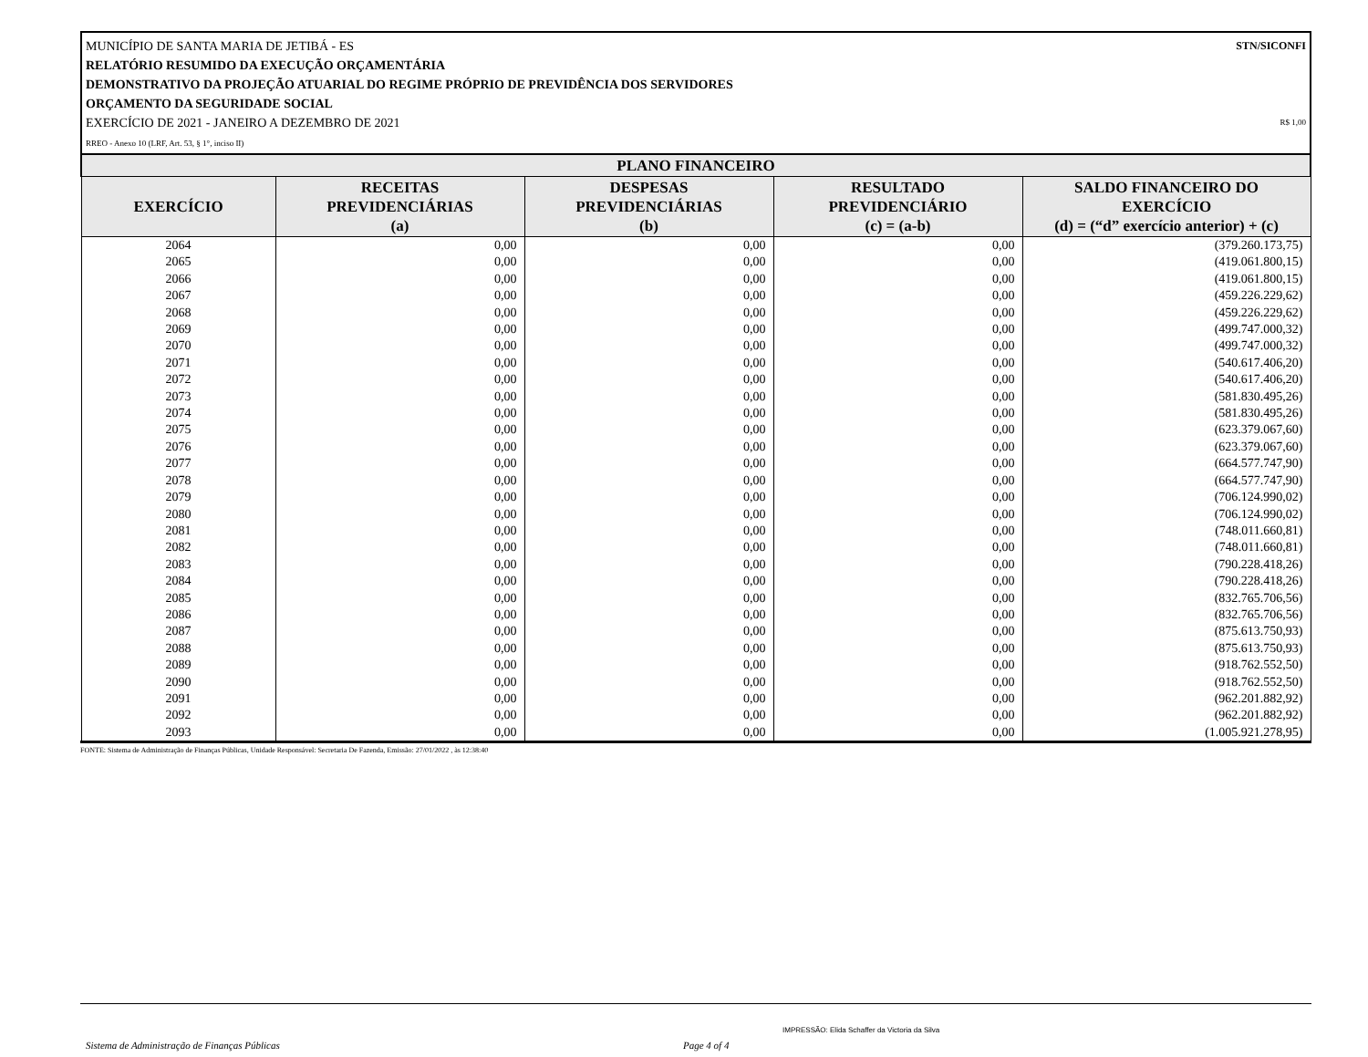STN/SICONFI MUNICÍPIO DE SANTA MARIA DE JETIBÁ - ES
RELATÓRIO RESUMIDO DA EXECUÇÃO ORÇAMENTÁRIA
DEMONSTRATIVO DA PROJEÇÃO ATUARIAL DO REGIME PRÓPRIO DE PREVIDÊNCIA DOS SERVIDORES
ORÇAMENTO DA SEGURIDADE SOCIAL
EXERCÍCIO DE 2021 - JANEIRO A DEZEMBRO DE 2021 R$ 1,00
RREO - Anexo 10 (LRF, Art. 53, § 1°, inciso II)
| PLANO FINANCEIRO | | | | |
| --- | --- | --- | --- | --- |
| EXERCÍCIO | RECEITAS PREVIDENCIÁRIAS (a) | DESPESAS PREVIDENCIÁRIAS (b) | RESULTADO PREVIDENCIÁRIO (c) = (a-b) | SALDO FINANCEIRO DO EXERCÍCIO (d) = (“d” exercício anterior) + (c) |
| 2064 | 0,00 | 0,00 | 0,00 | (379.260.173,75) |
| 2065 | 0,00 | 0,00 | 0,00 | (419.061.800,15) |
| 2066 | 0,00 | 0,00 | 0,00 | (419.061.800,15) |
| 2067 | 0,00 | 0,00 | 0,00 | (459.226.229,62) |
| 2068 | 0,00 | 0,00 | 0,00 | (459.226.229,62) |
| 2069 | 0,00 | 0,00 | 0,00 | (499.747.000,32) |
| 2070 | 0,00 | 0,00 | 0,00 | (499.747.000,32) |
| 2071 | 0,00 | 0,00 | 0,00 | (540.617.406,20) |
| 2072 | 0,00 | 0,00 | 0,00 | (540.617.406,20) |
| 2073 | 0,00 | 0,00 | 0,00 | (581.830.495,26) |
| 2074 | 0,00 | 0,00 | 0,00 | (581.830.495,26) |
| 2075 | 0,00 | 0,00 | 0,00 | (623.379.067,60) |
| 2076 | 0,00 | 0,00 | 0,00 | (623.379.067,60) |
| 2077 | 0,00 | 0,00 | 0,00 | (664.577.747,90) |
| 2078 | 0,00 | 0,00 | 0,00 | (664.577.747,90) |
| 2079 | 0,00 | 0,00 | 0,00 | (706.124.990,02) |
| 2080 | 0,00 | 0,00 | 0,00 | (706.124.990,02) |
| 2081 | 0,00 | 0,00 | 0,00 | (748.011.660,81) |
| 2082 | 0,00 | 0,00 | 0,00 | (748.011.660,81) |
| 2083 | 0,00 | 0,00 | 0,00 | (790.228.418,26) |
| 2084 | 0,00 | 0,00 | 0,00 | (790.228.418,26) |
| 2085 | 0,00 | 0,00 | 0,00 | (832.765.706,56) |
| 2086 | 0,00 | 0,00 | 0,00 | (832.765.706,56) |
| 2087 | 0,00 | 0,00 | 0,00 | (875.613.750,93) |
| 2088 | 0,00 | 0,00 | 0,00 | (875.613.750,93) |
| 2089 | 0,00 | 0,00 | 0,00 | (918.762.552,50) |
| 2090 | 0,00 | 0,00 | 0,00 | (918.762.552,50) |
| 2091 | 0,00 | 0,00 | 0,00 | (962.201.882,92) |
| 2092 | 0,00 | 0,00 | 0,00 | (962.201.882,92) |
| 2093 | 0,00 | 0,00 | 0,00 | (1.005.921.278,95) |
FONTE: Sistema de Administração de Finanças Públicas, Unidade Responsável: Secretaria De Fazenda, Emissão: 27/01/2022 , às 12:38:40
IMPRESSÃO: Elida Schaffer da Victoria da Silva
Sistema de Administração de Finanças Públicas Page 4 of 4